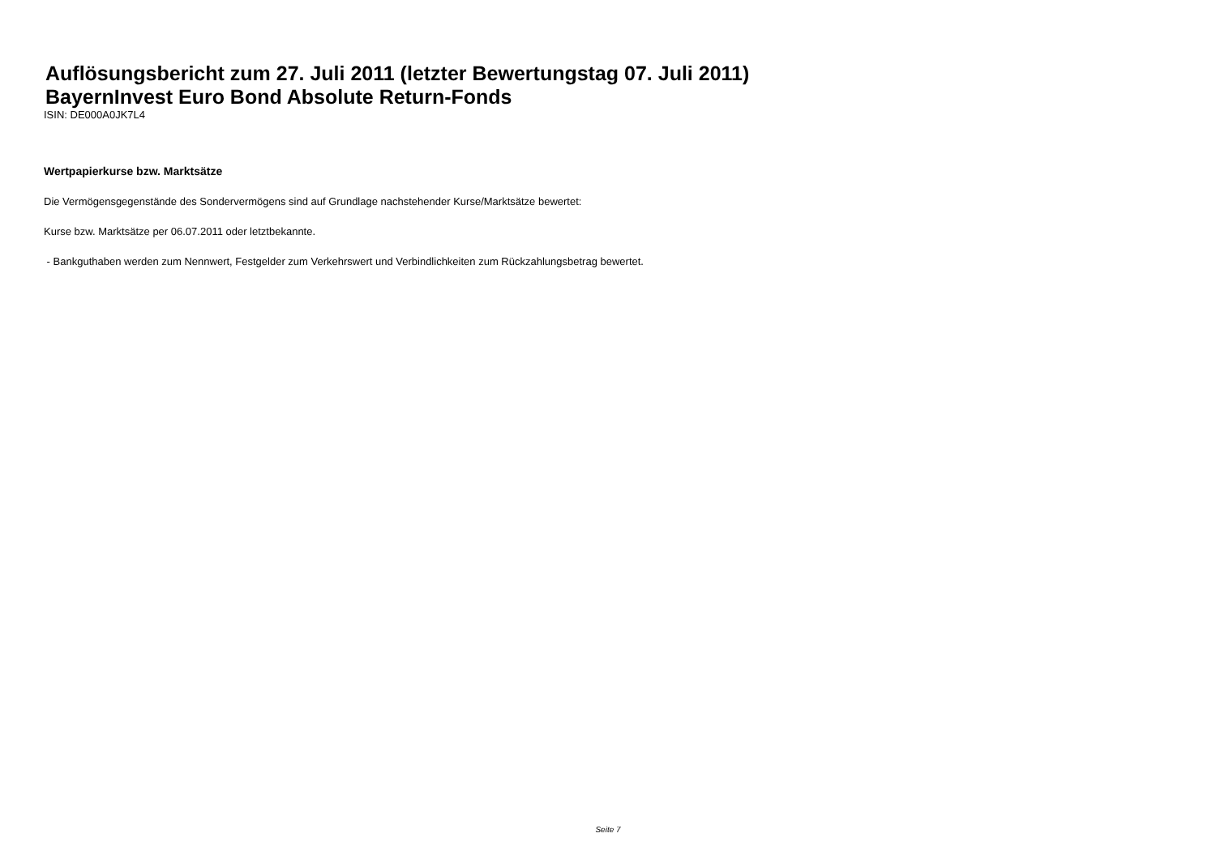Auflösungsbericht zum 27. Juli 2011 (letzter Bewertungstag 07. Juli 2011)
BayernInvest Euro Bond Absolute Return-Fonds
ISIN: DE000A0JK7L4
Wertpapierkurse bzw. Marktsätze
Die Vermögensgegenstände des Sondervermögens sind auf Grundlage nachstehender Kurse/Marktsätze bewertet:
Kurse bzw. Marktsätze per 06.07.2011 oder letztbekannte.
- Bankguthaben werden zum Nennwert, Festgelder zum Verkehrswert und Verbindlichkeiten zum Rückzahlungsbetrag bewertet.
Seite 7